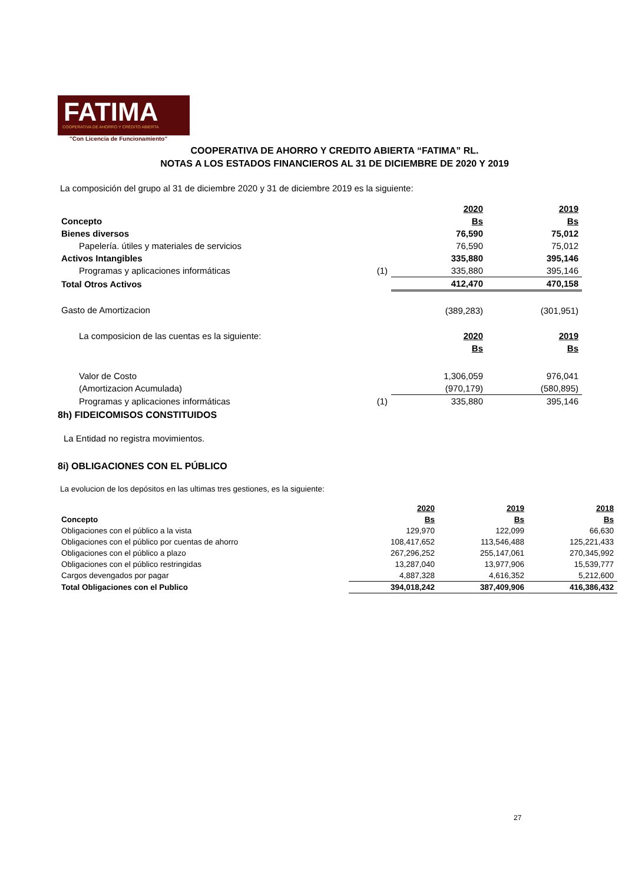FATIMA
COOPERATIVA DE AHORRO Y CRÉDITO ABIERTA
"Con Licencia de Funcionamiento"
COOPERATIVA DE AHORRO Y CREDITO ABIERTA “FATIMA” RL.
NOTAS A LOS ESTADOS FINANCIEROS AL 31 DE DICIEMBRE DE 2020 Y 2019
La composición del grupo al 31 de diciembre 2020 y 31 de diciembre 2019 es la siguiente:
| | | 2020 | 2019 |
| Concepto | | Bs | Bs |
| Bienes diversos | | 76,590 | 75,012 |
| Papelería. útiles y materiales de servicios | | 76,590 | 75,012 |
| Activos Intangibles | | 335,880 | 395,146 |
| Programas y aplicaciones informáticas | (1) | 335,880 | 395,146 |
| Total Otros Activos | | 412,470 | 470,158 |
| Gasto de Amortizacion | | (389,283) | (301,951) |
| La composicion de las cuentas es la siguiente: | | 2020 | 2019 |
| | | Bs | Bs |
| Valor de Costo | | 1,306,059 | 976,041 |
| (Amortizacion Acumulada) | | (970,179) | (580,895) |
| Programas y aplicaciones informáticas | (1) | 335,880 | 395,146 |
8h) FIDEICOMISOS CONSTITUIDOS
La Entidad no registra movimientos.
8i) OBLIGACIONES CON EL PÚBLICO
La evolucion de los depósitos en las ultimas tres gestiones, es la siguiente:
| | 2020 | 2019 | 2018 |
| Concepto | Bs | Bs | Bs |
| Obligaciones con el público a la vista | 129,970 | 122,099 | 66,630 |
| Obligaciones con el público por cuentas de ahorro | 108,417,652 | 113,546,488 | 125,221,433 |
| Obligaciones con el público a plazo | 267,296,252 | 255,147,061 | 270,345,992 |
| Obligaciones con el público restringidas | 13,287,040 | 13,977,906 | 15,539,777 |
| Cargos devengados por pagar | 4,887,328 | 4,616,352 | 5,212,600 |
| Total Obligaciones con el Publico | 394,018,242 | 387,409,906 | 416,386,432 |
27